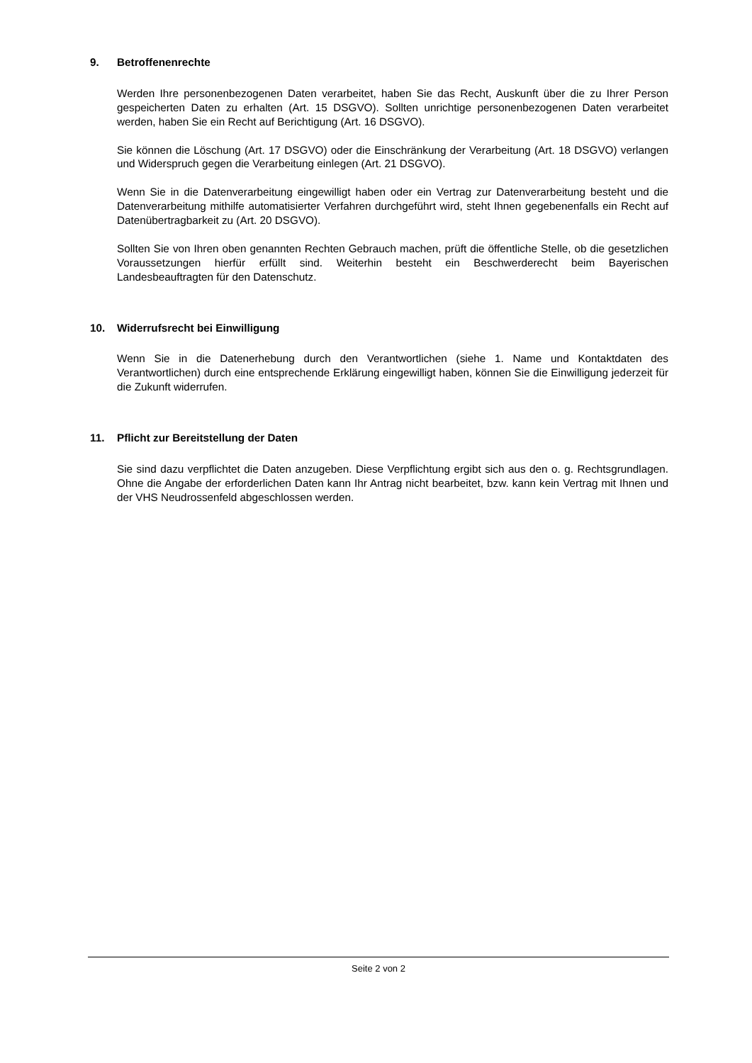9. Betroffenenrechte
Werden Ihre personenbezogenen Daten verarbeitet, haben Sie das Recht, Auskunft über die zu Ihrer Person gespeicherten Daten zu erhalten (Art. 15 DSGVO). Sollten unrichtige personenbezogenen Daten verarbeitet werden, haben Sie ein Recht auf Berichtigung (Art. 16 DSGVO).
Sie können die Löschung (Art. 17 DSGVO) oder die Einschränkung der Verarbeitung (Art. 18 DSGVO) verlangen und Widerspruch gegen die Verarbeitung einlegen (Art. 21 DSGVO).
Wenn Sie in die Datenverarbeitung eingewilligt haben oder ein Vertrag zur Datenverarbeitung besteht und die Datenverarbeitung mithilfe automatisierter Verfahren durchgeführt wird, steht Ihnen gegebenenfalls ein Recht auf Datenübertragbarkeit zu (Art. 20 DSGVO).
Sollten Sie von Ihren oben genannten Rechten Gebrauch machen, prüft die öffentliche Stelle, ob die gesetzlichen Voraussetzungen hierfür erfüllt sind. Weiterhin besteht ein Beschwerderecht beim Bayerischen Landesbeauftragten für den Datenschutz.
10. Widerrufsrecht bei Einwilligung
Wenn Sie in die Datenerhebung durch den Verantwortlichen (siehe 1. Name und Kontaktdaten des Verantwortlichen) durch eine entsprechende Erklärung eingewilligt haben, können Sie die Einwilligung jederzeit für die Zukunft widerrufen.
11. Pflicht zur Bereitstellung der Daten
Sie sind dazu verpflichtet die Daten anzugeben. Diese Verpflichtung ergibt sich aus den o. g. Rechtsgrundlagen. Ohne die Angabe der erforderlichen Daten kann Ihr Antrag nicht bearbeitet, bzw. kann kein Vertrag mit Ihnen und der VHS Neudrossenfeld abgeschlossen werden.
Seite 2 von 2